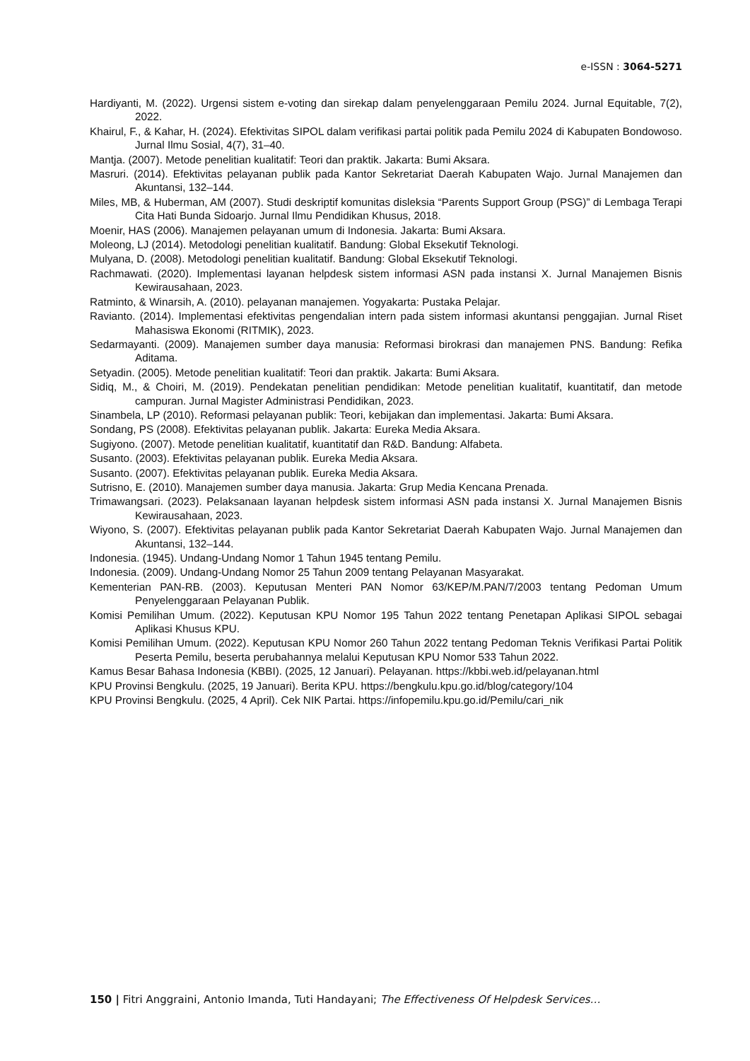e-ISSN : 3064-5271
Hardiyanti, M. (2022). Urgensi sistem e-voting dan sirekap dalam penyelenggaraan Pemilu 2024. Jurnal Equitable, 7(2), 2022.
Khairul, F., & Kahar, H. (2024). Efektivitas SIPOL dalam verifikasi partai politik pada Pemilu 2024 di Kabupaten Bondowoso. Jurnal Ilmu Sosial, 4(7), 31–40.
Mantja. (2007). Metode penelitian kualitatif: Teori dan praktik. Jakarta: Bumi Aksara.
Masruri. (2014). Efektivitas pelayanan publik pada Kantor Sekretariat Daerah Kabupaten Wajo. Jurnal Manajemen dan Akuntansi, 132–144.
Miles, MB, & Huberman, AM (2007). Studi deskriptif komunitas disleksia “Parents Support Group (PSG)” di Lembaga Terapi Cita Hati Bunda Sidoarjo. Jurnal Ilmu Pendidikan Khusus, 2018.
Moenir, HAS (2006). Manajemen pelayanan umum di Indonesia. Jakarta: Bumi Aksara.
Moleong, LJ (2014). Metodologi penelitian kualitatif. Bandung: Global Eksekutif Teknologi.
Mulyana, D. (2008). Metodologi penelitian kualitatif. Bandung: Global Eksekutif Teknologi.
Rachmawati. (2020). Implementasi layanan helpdesk sistem informasi ASN pada instansi X. Jurnal Manajemen Bisnis Kewirausahaan, 2023.
Ratminto, & Winarsih, A. (2010). pelayanan manajemen. Yogyakarta: Pustaka Pelajar.
Ravianto. (2014). Implementasi efektivitas pengendalian intern pada sistem informasi akuntansi penggajian. Jurnal Riset Mahasiswa Ekonomi (RITMIK), 2023.
Sedarmayanti. (2009). Manajemen sumber daya manusia: Reformasi birokrasi dan manajemen PNS. Bandung: Refika Aditama.
Setyadin. (2005). Metode penelitian kualitatif: Teori dan praktik. Jakarta: Bumi Aksara.
Sidiq, M., & Choiri, M. (2019). Pendekatan penelitian pendidikan: Metode penelitian kualitatif, kuantitatif, dan metode campuran. Jurnal Magister Administrasi Pendidikan, 2023.
Sinambela, LP (2010). Reformasi pelayanan publik: Teori, kebijakan dan implementasi. Jakarta: Bumi Aksara.
Sondang, PS (2008). Efektivitas pelayanan publik. Jakarta: Eureka Media Aksara.
Sugiyono. (2007). Metode penelitian kualitatif, kuantitatif dan R&D. Bandung: Alfabeta.
Susanto. (2003). Efektivitas pelayanan publik. Eureka Media Aksara.
Susanto. (2007). Efektivitas pelayanan publik. Eureka Media Aksara.
Sutrisno, E. (2010). Manajemen sumber daya manusia. Jakarta: Grup Media Kencana Prenada.
Trimawangsari. (2023). Pelaksanaan layanan helpdesk sistem informasi ASN pada instansi X. Jurnal Manajemen Bisnis Kewirausahaan, 2023.
Wiyono, S. (2007). Efektivitas pelayanan publik pada Kantor Sekretariat Daerah Kabupaten Wajo. Jurnal Manajemen dan Akuntansi, 132–144.
Indonesia. (1945). Undang-Undang Nomor 1 Tahun 1945 tentang Pemilu.
Indonesia. (2009). Undang-Undang Nomor 25 Tahun 2009 tentang Pelayanan Masyarakat.
Kementerian PAN-RB. (2003). Keputusan Menteri PAN Nomor 63/KEP/M.PAN/7/2003 tentang Pedoman Umum Penyelenggaraan Pelayanan Publik.
Komisi Pemilihan Umum. (2022). Keputusan KPU Nomor 195 Tahun 2022 tentang Penetapan Aplikasi SIPOL sebagai Aplikasi Khusus KPU.
Komisi Pemilihan Umum. (2022). Keputusan KPU Nomor 260 Tahun 2022 tentang Pedoman Teknis Verifikasi Partai Politik Peserta Pemilu, beserta perubahannya melalui Keputusan KPU Nomor 533 Tahun 2022.
Kamus Besar Bahasa Indonesia (KBBI). (2025, 12 Januari). Pelayanan. https://kbbi.web.id/pelayanan.html
KPU Provinsi Bengkulu. (2025, 19 Januari). Berita KPU. https://bengkulu.kpu.go.id/blog/category/104
KPU Provinsi Bengkulu. (2025, 4 April). Cek NIK Partai. https://infopemilu.kpu.go.id/Pemilu/cari_nik
150 | Fitri Anggraini, Antonio Imanda, Tuti Handayani; The Effectiveness Of Helpdesk Services…